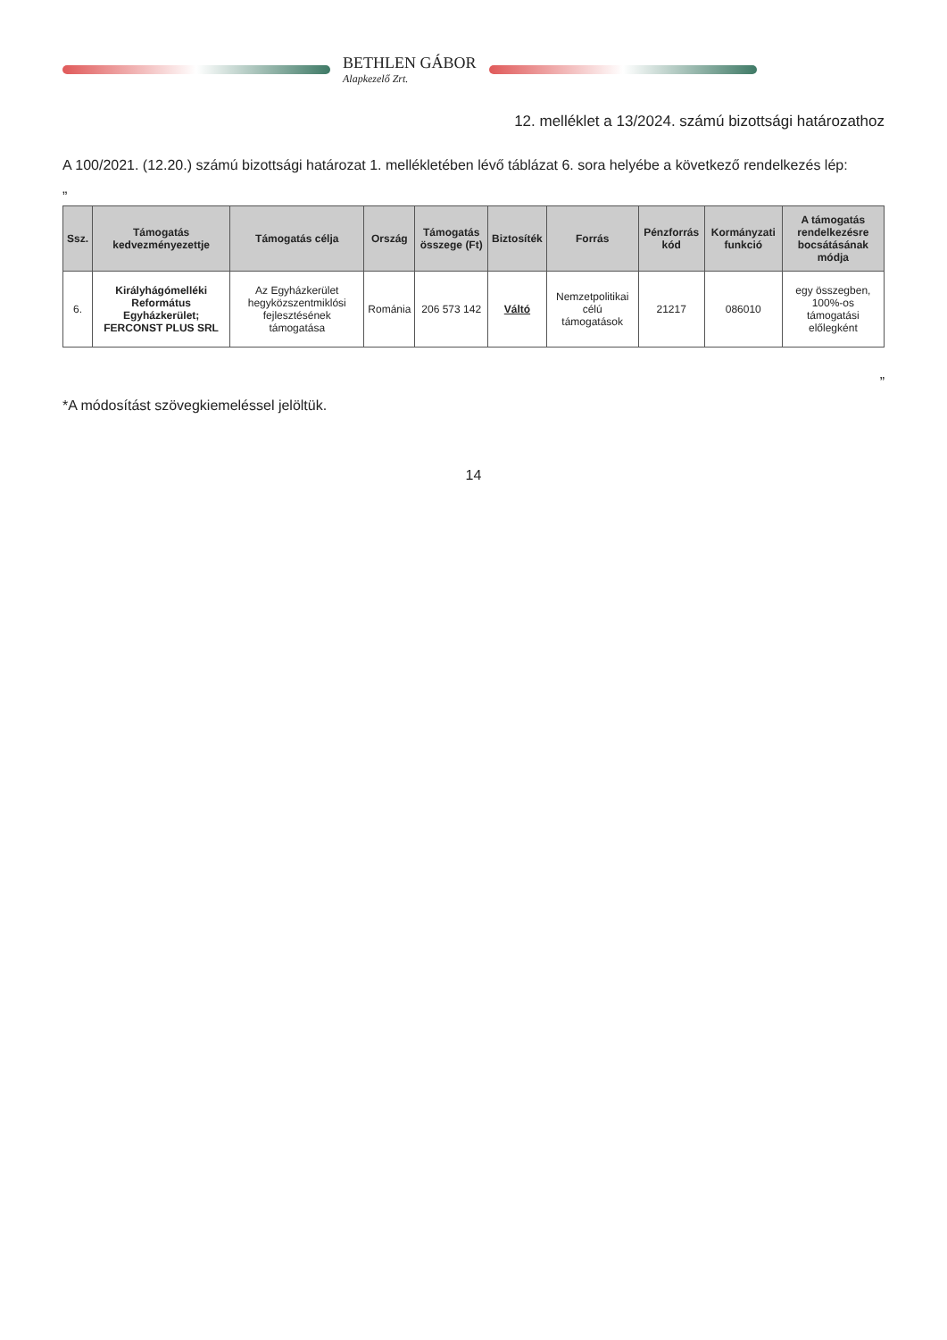BETHLEN GÁBOR
Alapkezelő Zrt.
12. melléklet a 13/2024. számú bizottsági határozathoz
A 100/2021. (12.20.) számú bizottsági határozat 1. mellékletében lévő táblázat 6. sora helyébe a következő rendelkezés lép:
„
| Ssz. | Támogatás kedvezményezettje | Támogatás célja | Ország | Támogatás összege (Ft) | Biztosíték | Forrás | Pénzforrás kód | Kormányzati funkció | A támogatás rendelkezésre bocsátásának módja |
| --- | --- | --- | --- | --- | --- | --- | --- | --- | --- |
| 6. | Királyhágómelléki Református Egyházkerület; FERCONST PLUS SRL | Az Egyházkerület hegyközszentmiklósi fejlesztésének támogatása | Románia | 206 573 142 | Váltó | Nemzetpolitikai célú támogatások | 21217 | 086010 | egy összegben, 100%-os támogatási előlegként |
”
*A módosítást szövegkiemeléssel jelöltük.
14